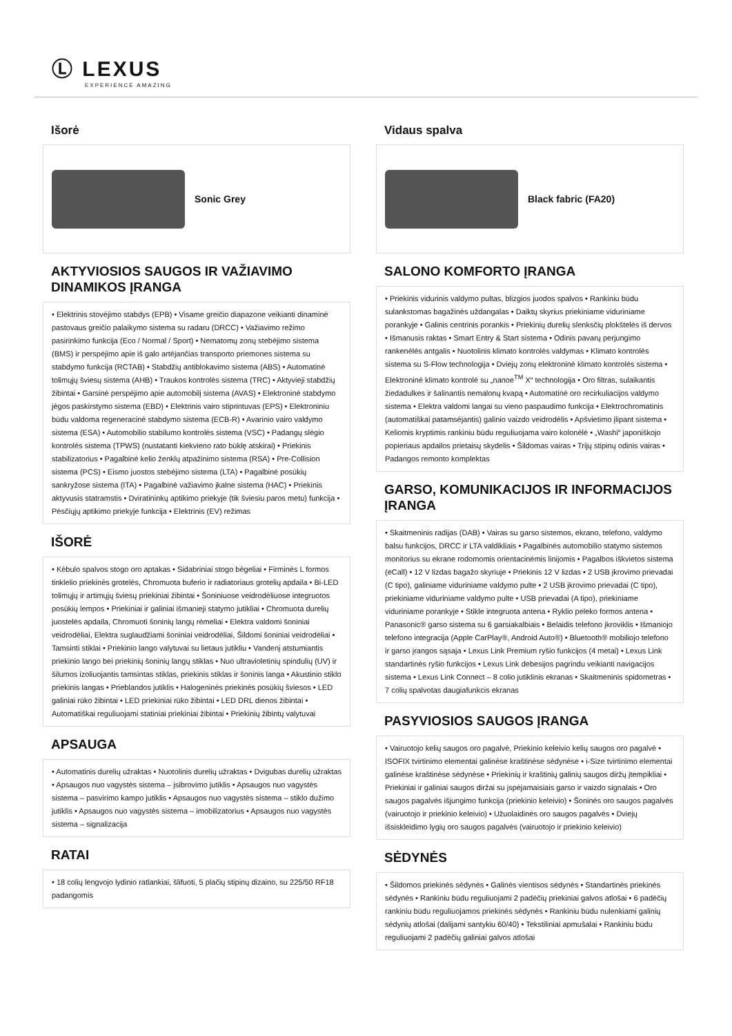Ⓛ LEXUS
EXPERIENCE AMAZING
Išorė
Sonic Grey
AKTYVIOSIOS SAUGOS IR VAŽIAVIMO DINAMIKOS ĮRANGA
• Elektrinis stovėjimo stabdys (EPB) • Visame greičio diapazone veikianti dinaminė pastovaus greičio palaikymo sistema su radaru (DRCC) • Važiavimo režimo pasirinkimo funkcija (Eco / Normal / Sport) • Nematomų zonų stebėjimo sistema (BMS) ir perspėjimo apie iš galo artėjančias transporto priemones sistema su stabdymo funkcija (RCTAB) • Stabdžių antiblokavimo sistema (ABS) • Automatinė tolimųjų šviesų sistema (AHB) • Traukos kontrolės sistema (TRC) • Aktyvieji stabdžių žibintai • Garsinė perspėjimo apie automobilį sistema (AVAS) • Elektroninė stabdymo jėgos paskirstymo sistema (EBD) • Elektrinis vairo stiprintuvas (EPS) • Elektroniniu būdu valdoma regeneracinė stabdymo sistema (ECB-R) • Avarinio vairo valdymo sistema (ESA) • Automobilio stabilumo kontrolės sistema (VSC) • Padangų slėgio kontrolės sistema (TPWS) (nustatanti kiekvieno rato būklę atskirai) • Priekinis stabilizatorius • Pagalbinė kelio ženklų atpažinimo sistema (RSA) • Pre-Collision sistema (PCS) • Eismo juostos stebėjimo sistema (LTA) • Pagalbinė posūkių sankryžose sistema (ITA) • Pagalbinė važiavimo įkalne sistema (HAC) • Priekinis aktyvusis statramstis • Dviratininkų aptikimo priekyje (tik šviesiu paros metu) funkcija • Pėsčiųjų aptikimo priekyje funkcija • Elektrinis (EV) režimas
IŠORĖ
• Kėbulo spalvos stogo oro aptakas • Sidabriniai stogo bėgeliai • Firminės L formos tinklelio priekinės grotelės, Chromuota buferio ir radiatoriaus grotelių apdaila • Bi-LED tolimųjų ir artimųjų šviesų priekiniai žibintai • Šoniniuose veidrodėliuose integruotos posūkių lempos • Priekiniai ir galiniai išmanieji statymo jutikliai • Chromuota durelių juostelės apdaila, Chromuoti šoninių langų rėmeliai • Elektra valdomi šoniniai veidrodėliai, Elektra suglaudžiami šoniniai veidrodėliai, Šildomi šoniniai veidrodėliai • Tamsinti stiklai • Priekinio lango valytuvai su lietaus jutikliu • Vandenį atstumiantis priekinio lango bei priekinių šoninių langų stiklas • Nuo ultravioletinių spindulių (UV) ir šilumos izoliuojantis tamsintas stiklas, priekinis stiklas ir šoninis langa • Akustinio stiklo priekinis langas • Prieblandos jutiklis • Halogeninės priekinės posūkių šviesos • LED galiniai rūko žibintai • LED priekiniai rūko žibintai • LED DRL dienos žibintai • Automatiškai reguliuojami statiniai priekiniai žibintai • Priekinių žibintų valytuvai
APSAUGA
• Automatinis durelių užraktas • Nuotolinis durelių užraktas • Dvigubas durelių užraktas • Apsaugos nuo vagystės sistema – įsibrovimo jutiklis • Apsaugos nuo vagystės sistema – pasvirimo kampo jutiklis • Apsaugos nuo vagystės sistema – stiklo dužimo jutiklis • Apsaugos nuo vagystės sistema – imobilizatorius • Apsaugos nuo vagystės sistema – signalizacija
RATAI
• 18 colių lengvojo lydinio ratlankiai, šlifuoti, 5 plačių stipinų dizaino, su 225/50 RF18 padangomis
Vidaus spalva
Black fabric (FA20)
SALONO KOMFORTO ĮRANGA
• Priekinis vidurinis valdymo pultas, blizgios juodos spalvos • Rankiniu būdu sulankstomas bagažinės uždangalas • Daiktų skyrius priekiniame viduriniame porankyje • Galinis centrinis porankis • Priekinių durelių slenksčių plokštelės iš dervos • Išmanusis raktas • Smart Entry & Start sistema • Odinis pavarų perjungimo rankenėlės antgalis • Nuotolinis klimato kontrolės valdymas • Klimato kontrolės sistema su S-Flow technologija • Dviejų zonų elektroninė klimato kontrolės sistema • Elektroninė klimato kontrolė su „nanoe<sup>TM</sup> X“ technologija • Oro filtras, sulaikantis žiedadulkes ir šalinantis nemalonų kvapą • Automatinė oro recirkuliacijos valdymo sistema • Elektra valdomi langai su vieno paspaudimo funkcija • Elektrochromatinis (automatiškai patamsėjantis) galinio vaizdo veidrodėlis • Apšvietimo įlipant sistema • Keliomis kryptimis rankiniu būdu reguliuojama vairo kolonėlė • „Washi“ japoniškojo popieriaus apdailos prietaisų skydelis • Šildomas vairas • Trijų stipinų odinis vairas • Padangos remonto komplektas
GARSO, KOMUNIKACIJOS IR INFORMACIJOS ĮRANGA
• Skaitmeninis radijas (DAB) • Vairas su garso sistemos, ekrano, telefono, valdymo balsu funkcijos, DRCC ir LTA valdikliais • Pagalbinės automobilio statymo sistemos monitorius su ekrane rodomomis orientacinėmis linijomis • Pagalbos iškvietos sistema (eCall) • 12 V lizdas bagažo skyriuje • Priekinis 12 V lizdas • 2 USB įkrovimo prievadai (C tipo), galiniame viduriniame valdymo pulte • 2 USB įkrovimo prievadai (C tipo), priekiniame viduriniame valdymo pulte • USB prievadai (A tipo), priekiniame viduriniame porankyje • Stikle integruota antena • Ryklio peleko formos antena • Panasonic® garso sistema su 6 garsiakalbiais • Belaidis telefono įkroviklis • Išmaniojo telefono integracija (Apple CarPlay®, Android Auto®) • Bluetooth® mobiliojo telefono ir garso įrangos sąsaja • Lexus Link Premium ryšio funkcijos (4 metai) • Lexus Link standartinės ryšio funkcijos • Lexus Link debesijos pagrindu veikianti navigacijos sistema • Lexus Link Connect – 8 colio jutiklinis ekranas • Skaitmeninis spidometras • 7 colių spalvotas daugiafunkcis ekranas
PASYVIOSIOS SAUGOS ĮRANGA
• Vairuotojo kelių saugos oro pagalvė, Priekinio keleivio kelių saugos oro pagalvė • ISOFIX tvirtinimo elementai galinėse kraštinėse sėdynėse • i-Size tvirtinimo elementai galinėse kraštinėse sėdynėse • Priekinių ir kraštinių galinių saugos diržų įtempikliai • Priekiniai ir galiniai saugos diržai su įspėjamaisiais garso ir vaizdo signalais • Oro saugos pagalvės išjungimo funkcija (priekinio keleivio) • Šoninės oro saugos pagalvės (vairuotojo ir priekinio keleivio) • Užuolaidinės oro saugos pagalvės • Dviejų išsiskleidimo lygių oro saugos pagalvės (vairuotojo ir priekinio keleivio)
SĖDYNĖS
• Šildomos priekinės sėdynės • Galinės vientisos sėdynės • Standartinės priekinės sėdynės • Rankiniu būdu reguliuojami 2 padėčių priekiniai galvos atlošai • 6 padėčių rankiniu būdu reguliuojamos priekinės sėdynės • Rankiniu būdu nulenkiami galinių sėdynių atlošai (dalijami santykiu 60/40) • Tekstiliniai apmušalai • Rankiniu būdu reguliuojami 2 padėčių galiniai galvos atlošai